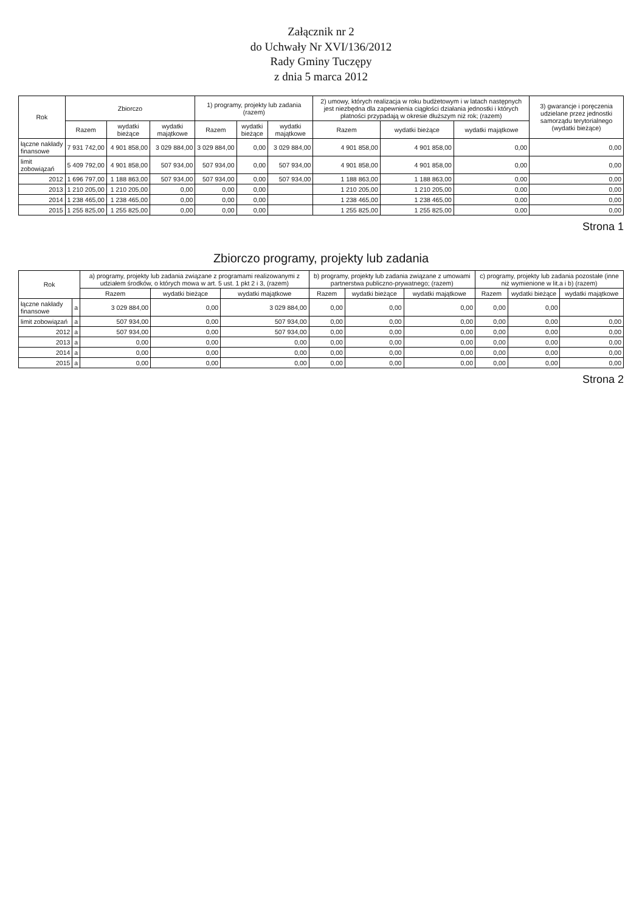Załącznik nr 2
do Uchwały Nr XVI/136/2012
Rady Gminy Tuczępy
z dnia 5 marca 2012
| Rok | Zbiorczo | | | 1) programy, projekty lub zadania (razem) | | | 2) umowy, których realizacja w roku budżetowym i w latach następnych jest niezbędna dla zapewnienia ciągłości działania jednostki i których płatności przypadają w okresie dłuższym niż rok; (razem) | | | 3) gwarancje i poręczenia udzielane przez jednostki samorządu terytorialnego (wydatki bieżące) |
| --- | --- | --- | --- | --- | --- | --- | --- | --- | --- | --- |
| | Razem | wydatki bieżące | wydatki majątkowe | Razem | wydatki bieżące | wydatki majątkowe | Razem | wydatki bieżące | wydatki majątkowe | |
| łączne nakłady finansowe | 7 931 742,00 | 4 901 858,00 | 3 029 884,00 | 3 029 884,00 | 0,00 | 3 029 884,00 | 4 901 858,00 | 4 901 858,00 | 0,00 | 0,00 |
| limit zobowiązań | 5 409 792,00 | 4 901 858,00 | 507 934,00 | 507 934,00 | 0,00 | 507 934,00 | 4 901 858,00 | 4 901 858,00 | 0,00 | 0,00 |
| 2012 | 1 696 797,00 | 1 188 863,00 | 507 934,00 | 507 934,00 | 0,00 | 507 934,00 | 1 188 863,00 | 1 188 863,00 | 0,00 | 0,00 |
| 2013 | 1 210 205,00 | 1 210 205,00 | 0,00 | 0,00 | 0,00 | | 1 210 205,00 | 1 210 205,00 | 0,00 | 0,00 |
| 2014 | 1 238 465,00 | 1 238 465,00 | 0,00 | 0,00 | 0,00 | | 1 238 465,00 | 1 238 465,00 | 0,00 | 0,00 |
| 2015 | 1 255 825,00 | 1 255 825,00 | 0,00 | 0,00 | 0,00 | | 1 255 825,00 | 1 255 825,00 | 0,00 | 0,00 |
Strona 1
Zbiorczo programy, projekty lub zadania
| Rok | | a) programy, projekty lub zadania związane z programami realizowanymi z udziałem środków, o których mowa w art. 5 ust. 1 pkt 2 i 3, (razem) | | | b) programy, projekty lub zadania związane z umowami partnerstwa publiczno-prywatnego; (razem) | | | c) programy, projekty lub zadania pozostałe (inne niż wymienione w lit.a i b) (razem) | | |
| --- | --- | --- | --- | --- | --- | --- | --- | --- | --- | --- |
| | | Razem | wydatki bieżące | wydatki majątkowe | Razem | wydatki bieżące | wydatki majątkowe | Razem | wydatki bieżące | wydatki majątkowe |
| łączne nakłady finansowe | a | 3 029 884,00 | 0,00 | 3 029 884,00 | 0,00 | 0,00 | 0,00 | 0,00 | 0,00 | |
| limit zobowiązań | a | 507 934,00 | 0,00 | 507 934,00 | 0,00 | 0,00 | 0,00 | 0,00 | 0,00 | 0,00 |
| 2012 | a | 507 934,00 | 0,00 | 507 934,00 | 0,00 | 0,00 | 0,00 | 0,00 | 0,00 | 0,00 |
| 2013 | a | 0,00 | 0,00 | 0,00 | 0,00 | 0,00 | 0,00 | 0,00 | 0,00 | 0,00 |
| 2014 | a | 0,00 | 0,00 | 0,00 | 0,00 | 0,00 | 0,00 | 0,00 | 0,00 | 0,00 |
| 2015 | a | 0,00 | 0,00 | 0,00 | 0,00 | 0,00 | 0,00 | 0,00 | 0,00 | 0,00 |
Strona 2